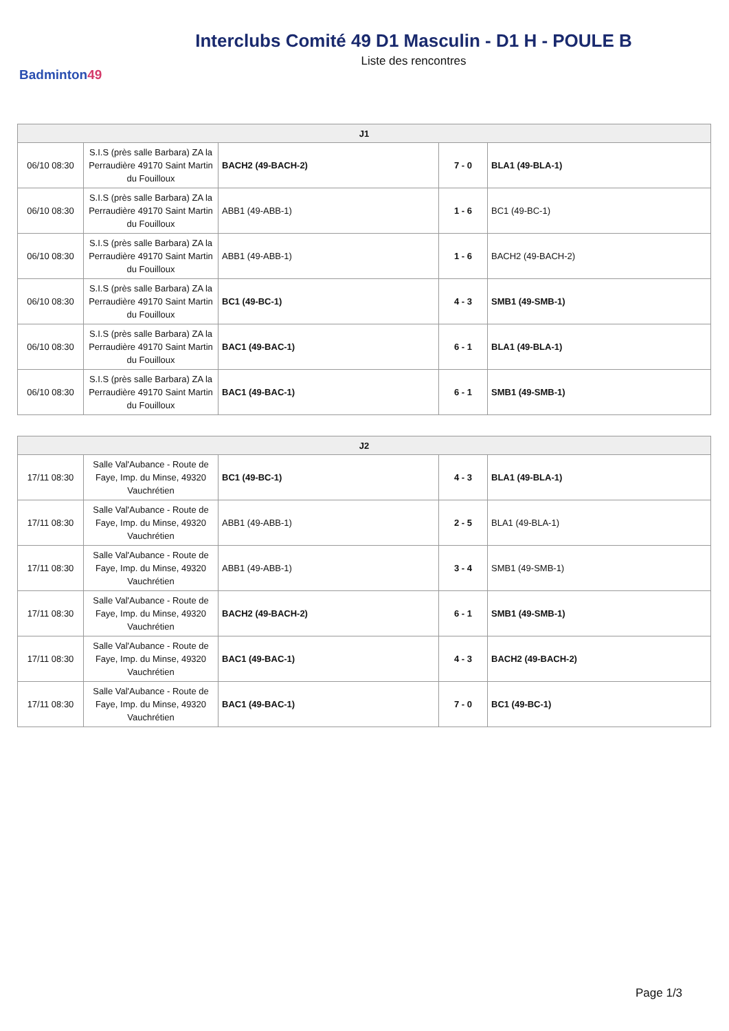Badminton 49
Interclubs Comité 49 D1 Masculin - D1 H - POULE B
Liste des rencontres
| J1 | | | | |
| --- | --- | --- | --- | --- |
| 06/10 08:30 | S.I.S (près salle Barbara) ZA la Perraudière 49170 Saint Martin du Fouilloux | BACH2 (49-BACH-2) | 7 - 0 | BLA1 (49-BLA-1) |
| 06/10 08:30 | S.I.S (près salle Barbara) ZA la Perraudière 49170 Saint Martin du Fouilloux | ABB1 (49-ABB-1) | 1 - 6 | BC1 (49-BC-1) |
| 06/10 08:30 | S.I.S (près salle Barbara) ZA la Perraudière 49170 Saint Martin du Fouilloux | ABB1 (49-ABB-1) | 1 - 6 | BACH2 (49-BACH-2) |
| 06/10 08:30 | S.I.S (près salle Barbara) ZA la Perraudière 49170 Saint Martin du Fouilloux | BC1 (49-BC-1) | 4 - 3 | SMB1 (49-SMB-1) |
| 06/10 08:30 | S.I.S (près salle Barbara) ZA la Perraudière 49170 Saint Martin du Fouilloux | BAC1 (49-BAC-1) | 6 - 1 | BLA1 (49-BLA-1) |
| 06/10 08:30 | S.I.S (près salle Barbara) ZA la Perraudière 49170 Saint Martin du Fouilloux | BAC1 (49-BAC-1) | 6 - 1 | SMB1 (49-SMB-1) |
| J2 | | | | |
| --- | --- | --- | --- | --- |
| 17/11 08:30 | Salle Val'Aubance - Route de Faye, Imp. du Minse, 49320 Vauchrétien | BC1 (49-BC-1) | 4 - 3 | BLA1 (49-BLA-1) |
| 17/11 08:30 | Salle Val'Aubance - Route de Faye, Imp. du Minse, 49320 Vauchrétien | ABB1 (49-ABB-1) | 2 - 5 | BLA1 (49-BLA-1) |
| 17/11 08:30 | Salle Val'Aubance - Route de Faye, Imp. du Minse, 49320 Vauchrétien | ABB1 (49-ABB-1) | 3 - 4 | SMB1 (49-SMB-1) |
| 17/11 08:30 | Salle Val'Aubance - Route de Faye, Imp. du Minse, 49320 Vauchrétien | BACH2 (49-BACH-2) | 6 - 1 | SMB1 (49-SMB-1) |
| 17/11 08:30 | Salle Val'Aubance - Route de Faye, Imp. du Minse, 49320 Vauchrétien | BAC1 (49-BAC-1) | 4 - 3 | BACH2 (49-BACH-2) |
| 17/11 08:30 | Salle Val'Aubance - Route de Faye, Imp. du Minse, 49320 Vauchrétien | BAC1 (49-BAC-1) | 7 - 0 | BC1 (49-BC-1) |
Page 1/3